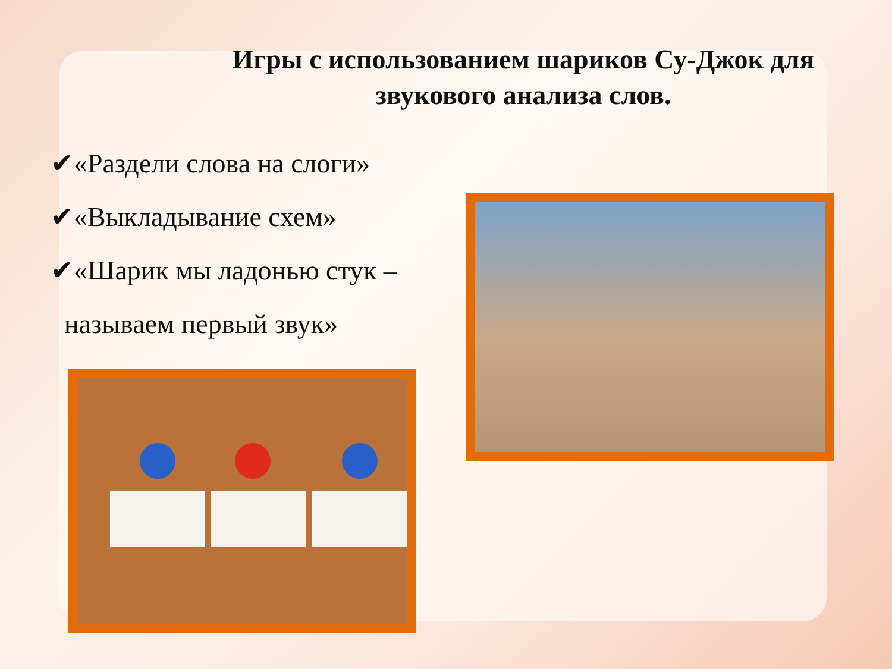Игры с использованием шариков Су-Джок для звукового анализа слов.
✔«Раздели слова на слоги»
✔«Выкладывание схем»
✔«Шарик мы ладонью стук –
называем первый звук»